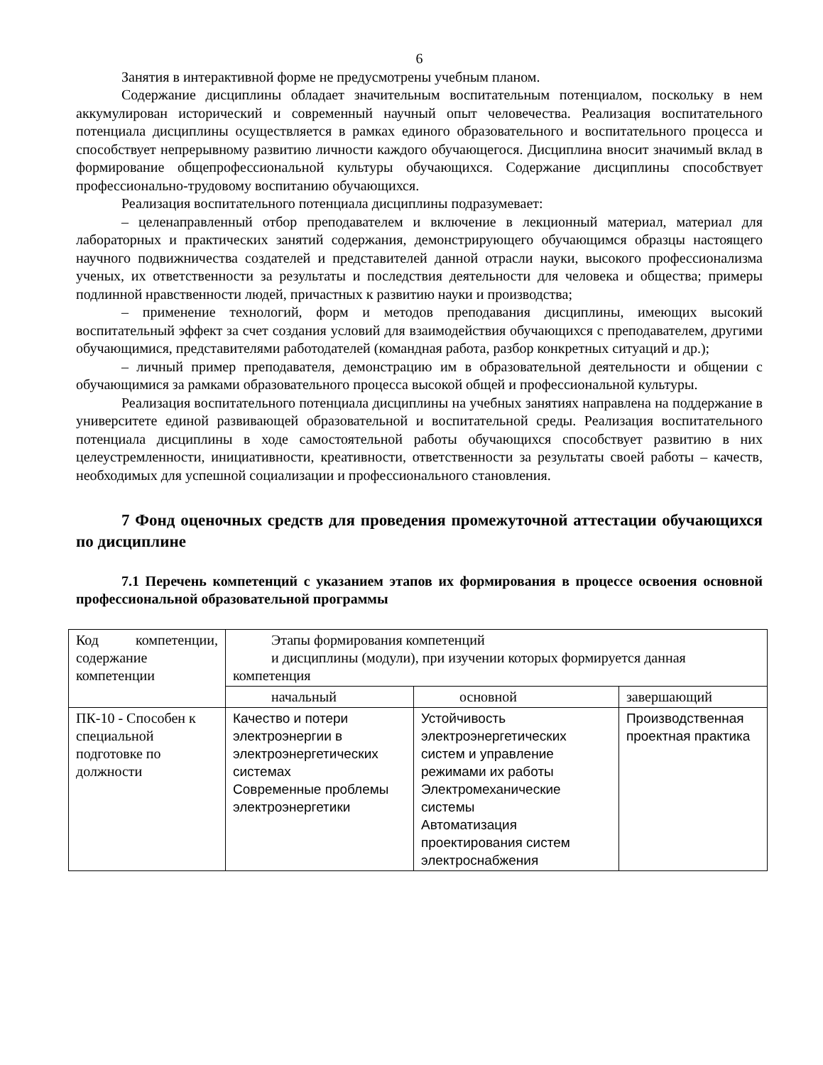6
Занятия в интерактивной форме не предусмотрены учебным планом.
Содержание дисциплины обладает значительным воспитательным потенциалом, поскольку в нем аккумулирован исторический и современный научный опыт человечества. Реализация воспитательного потенциала дисциплины осуществляется в рамках единого образовательного и воспитательного процесса и способствует непрерывному развитию личности каждого обучающегося. Дисциплина вносит значимый вклад в формирование общепрофессиональной культуры обучающихся. Содержание дисциплины способствует профессионально-трудовому воспитанию обучающихся.
Реализация воспитательного потенциала дисциплины подразумевает:
– целенаправленный отбор преподавателем и включение в лекционный материал, материал для лабораторных и практических занятий содержания, демонстрирующего обучающимся образцы настоящего научного подвижничества создателей и представителей данной отрасли науки, высокого профессионализма ученых, их ответственности за результаты и последствия деятельности для человека и общества; примеры подлинной нравственности людей, причастных к развитию науки и производства;
– применение технологий, форм и методов преподавания дисциплины, имеющих высокий воспитательный эффект за счет создания условий для взаимодействия обучающихся с преподавателем, другими обучающимися, представителями работодателей (командная работа, разбор конкретных ситуаций и др.);
– личный пример преподавателя, демонстрацию им в образовательной деятельности и общении с обучающимися за рамками образовательного процесса высокой общей и профессиональной культуры.
Реализация воспитательного потенциала дисциплины на учебных занятиях направлена на поддержание в университете единой развивающей образовательной и воспитательной среды. Реализация воспитательного потенциала дисциплины в ходе самостоятельной работы обучающихся способствует развитию в них целеустремленности, инициативности, креативности, ответственности за результаты своей работы – качеств, необходимых для успешной социализации и профессионального становления.
7 Фонд оценочных средств для проведения промежуточной аттестации обучающихся по дисциплине
7.1 Перечень компетенций с указанием этапов их формирования в процессе освоения основной профессиональной образовательной программы
| Код компетенции, содержание компетенции | Этапы формирования компетенций и дисциплины (модули), при изучении которых формируется данная компетенция | | |
| | начальный | основной | завершающий |
| ПК-10 - Способен к специальной подготовке по должности | Качество и потери электроэнергии в электроэнергетических системах Современные проблемы электроэнергетики | Устойчивость электроэнергетических систем и управление режимами их работы Электромеханические системы Автоматизация проектирования систем электроснабжения | Производственная проектная практика |